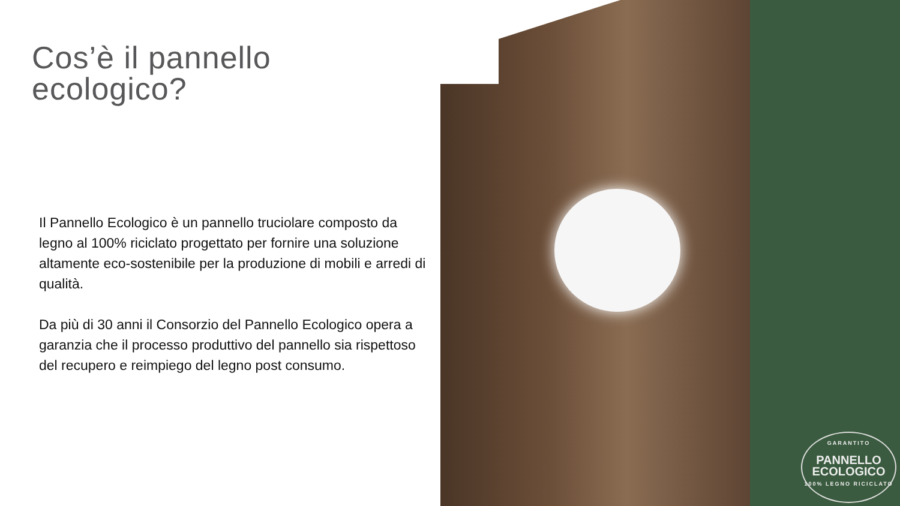Cos’è il pannello
ecologico?
Il Pannello Ecologico è un pannello truciolare composto da legno al 100% riciclato progettato per fornire una soluzione altamente eco-sostenibile per la produzione di mobili e arredi di qualità.
Da più di 30 anni il Consorzio del Pannello Ecologico opera a garanzia che il processo produttivo del pannello sia rispettoso del recupero e reimpiego del legno post consumo.
GARANTITO
PANNELLO
ECOLOGICO
100% LEGNO RICICLATO